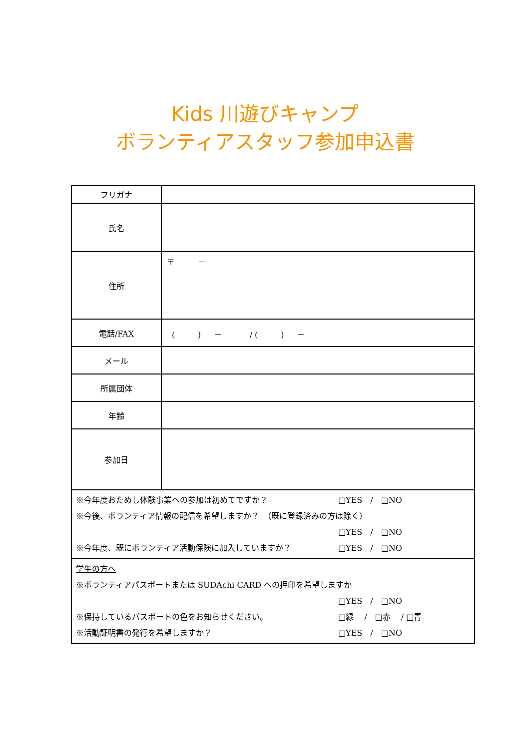Kids 川遊びキャンプ
ボランティアスタッフ参加申込書
| フリガナ | |
| 氏名 | |
| 住所 | 〒 － |
| 電話/FAX | ( ) － / ( ) － |
| メール | |
| 所属団体 | |
| 年齢 | |
| 参加日 | |
| ※今年度おためし体験事業への参加は初めてですか？ □YES / □NO ※今後、ボランティア情報の配信を希望しますか？ （既に登録済みの方は除く） □YES / □NO ※今年度、既にボランティア活動保険に加入していますか？ □YES / □NO | |
| 学生の方へ ※ボランティアパスポートまたは SUDAchi CARD への押印を希望しますか □YES / □NO ※保持しているパスポートの色をお知らせください。 □緑 / □赤 / □青 ※活動証明書の発行を希望しますか？ □YES / □NO | |